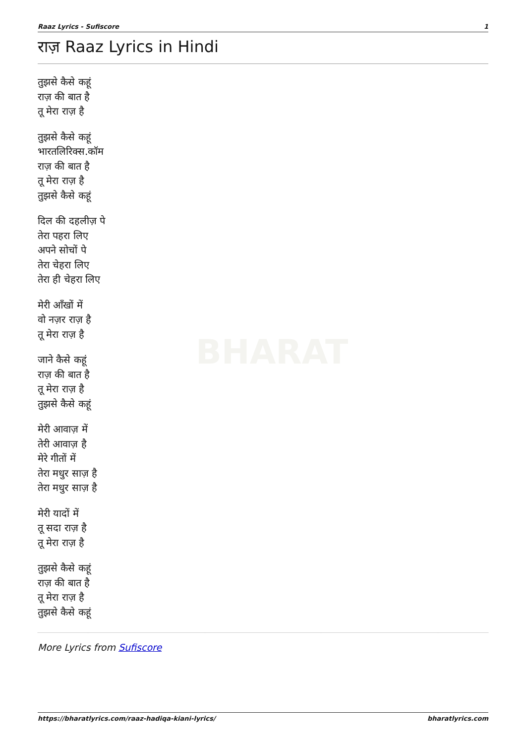BHARAT
Raaz Lyrics - Sufiscore 1
राज़ Raaz Lyrics in Hindi
तुझसे कैसे कहूं
राज़ की बात है
तू मेरा राज़ है
तुझसे कैसे कहूं
भारतलिरिक्स.कॉम
राज़ की बात है
तू मेरा राज़ है
तुझसे कैसे कहूं
दिल की दहलीज़ पे
तेरा पहरा लिए
अपने सोचों पे
तेरा चेहरा लिए
तेरा ही चेहरा लिए
मेरी आँखों में
वो नज़र राज़ है
तू मेरा राज़ है
जाने कैसे कहूं
राज़ की बात है
तू मेरा राज़ है
तुझसे कैसे कहूं
मेरी आवाज़ में
तेरी आवाज़ है
मेरे गीतों में
तेरा मधुर साज़ है
तेरा मधुर साज़ है
मेरी यादों में
तू सदा राज़ है
तू मेरा राज़ है
तुझसे कैसे कहूं
राज़ की बात है
तू मेरा राज़ है
तुझसे कैसे कहूं
More Lyrics from Sufiscore
https://bharatlyrics.com/raaz-hadiqa-kiani-lyrics/ bharatlyrics.com